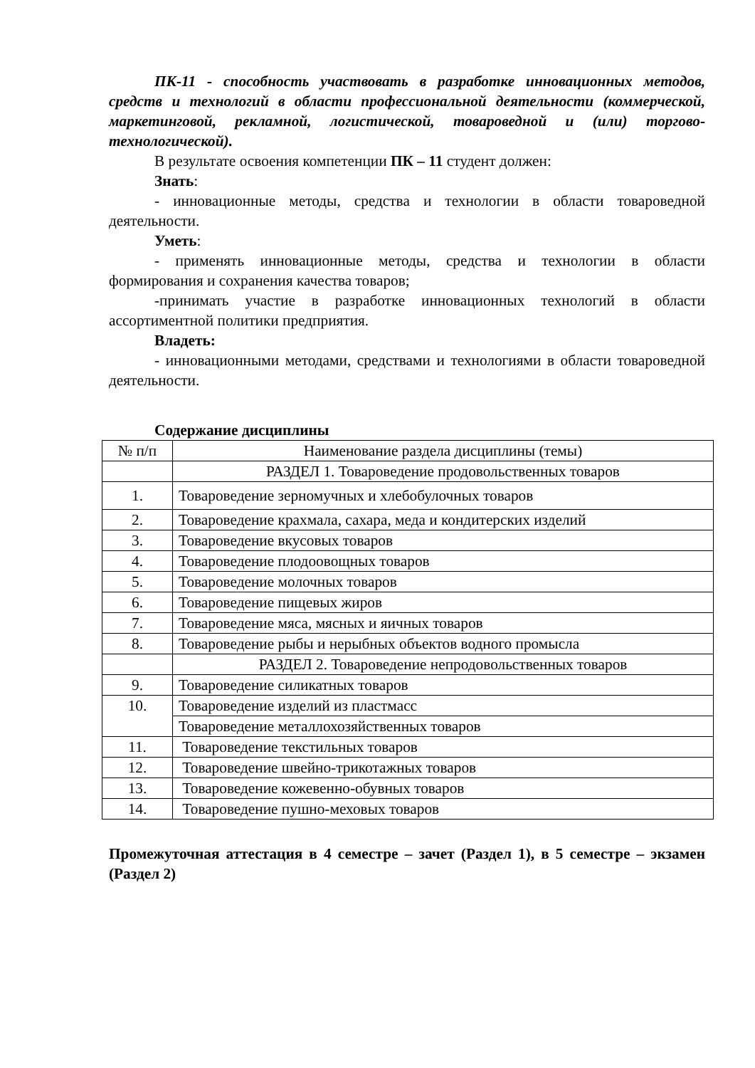ПК-11 - способность участвовать в разработке инновационных методов, средств и технологий в области профессиональной деятельности (коммерческой, маркетинговой, рекламной, логистической, товароведной и (или) торгово-технологической).
В результате освоения компетенции ПК – 11 студент должен:
Знать:
- инновационные методы, средства и технологии в области товароведной деятельности.
Уметь:
- применять инновационные методы, средства и технологии в области формирования и сохранения качества товаров;
-принимать участие в разработке инновационных технологий в области ассортиментной политики предприятия.
Владеть:
- инновационными методами, средствами и технологиями в области товароведной деятельности.
Содержание дисциплины
| № п/п | Наименование раздела дисциплины (темы) |
| | РАЗДЕЛ 1. Товароведение продовольственных товаров |
| 1. | Товароведение зерномучных и хлебобулочных товаров |
| 2. | Товароведение крахмала, сахара, меда и кондитерских изделий |
| 3. | Товароведение вкусовых товаров |
| 4. | Товароведение плодоовощных товаров |
| 5. | Товароведение молочных товаров |
| 6. | Товароведение пищевых жиров |
| 7. | Товароведение мяса, мясных и яичных товаров |
| 8. | Товароведение рыбы и нерыбных объектов водного промысла |
| | РАЗДЕЛ 2. Товароведение непродовольственных товаров |
| 9. | Товароведение силикатных товаров |
| 10. | Товароведение изделий из пластмасс |
| | Товароведение металлохозяйственных товаров |
| 11. | Товароведение текстильных товаров |
| 12. | Товароведение швейно-трикотажных товаров |
| 13. | Товароведение кожевенно-обувных товаров |
| 14. | Товароведение пушно-меховых товаров |
Промежуточная аттестация в 4 семестре – зачет (Раздел 1), в 5 семестре – экзамен (Раздел 2)